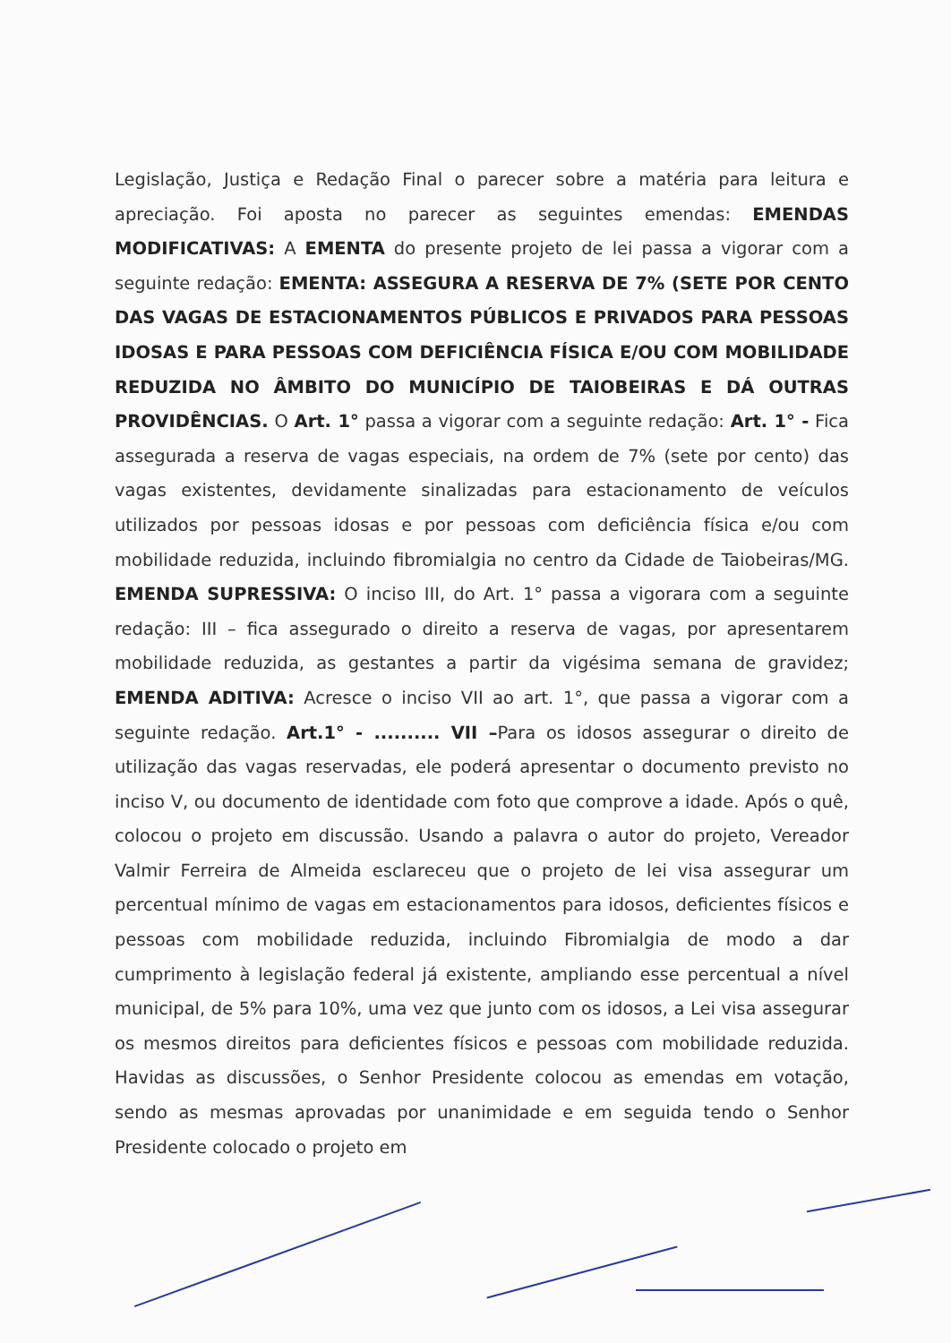Legislação, Justiça e Redação Final o parecer sobre a matéria para leitura e apreciação. Foi aposta no parecer as seguintes emendas: EMENDAS MODIFICATIVAS: A EMENTA do presente projeto de lei passa a vigorar com a seguinte redação: EMENTA: ASSEGURA A RESERVA DE 7% (SETE POR CENTO DAS VAGAS DE ESTACIONAMENTOS PÚBLICOS E PRIVADOS PARA PESSOAS IDOSAS E PARA PESSOAS COM DEFICIÊNCIA FÍSICA E/OU COM MOBILIDADE REDUZIDA NO ÂMBITO DO MUNICÍPIO DE TAIOBEIRAS E DÁ OUTRAS PROVIDÊNCIAS. O Art. 1° passa a vigorar com a seguinte redação: Art. 1° - Fica assegurada a reserva de vagas especiais, na ordem de 7% (sete por cento) das vagas existentes, devidamente sinalizadas para estacionamento de veículos utilizados por pessoas idosas e por pessoas com deficiência física e/ou com mobilidade reduzida, incluindo fibromialgia no centro da Cidade de Taiobeiras/MG. EMENDA SUPRESSIVA: O inciso III, do Art. 1° passa a vigorara com a seguinte redação: III – fica assegurado o direito a reserva de vagas, por apresentarem mobilidade reduzida, as gestantes a partir da vigésima semana de gravidez; EMENDA ADITIVA: Acresce o inciso VII ao art. 1°, que passa a vigorar com a seguinte redação. Art.1° - .......... VII –Para os idosos assegurar o direito de utilização das vagas reservadas, ele poderá apresentar o documento previsto no inciso V, ou documento de identidade com foto que comprove a idade. Após o quê, colocou o projeto em discussão. Usando a palavra o autor do projeto, Vereador Valmir Ferreira de Almeida esclareceu que o projeto de lei visa assegurar um percentual mínimo de vagas em estacionamentos para idosos, deficientes físicos e pessoas com mobilidade reduzida, incluindo Fibromialgia de modo a dar cumprimento à legislação federal já existente, ampliando esse percentual a nível municipal, de 5% para 10%, uma vez que junto com os idosos, a Lei visa assegurar os mesmos direitos para deficientes físicos e pessoas com mobilidade reduzida. Havidas as discussões, o Senhor Presidente colocou as emendas em votação, sendo as mesmas aprovadas por unanimidade e em seguida tendo o Senhor Presidente colocado o projeto em